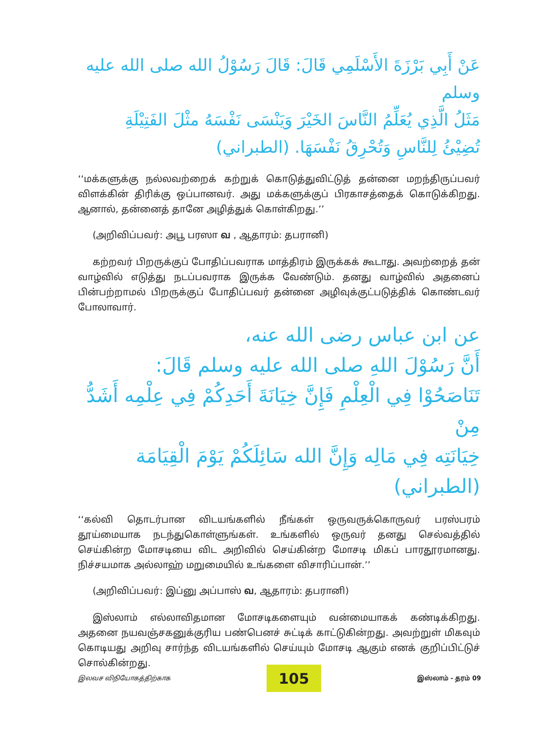عَنْ أَبِي بَرْزَةَ الأَسْلَمِي قَالَ: قَالَ رَسُوْلُ الله صلى الله عليه وسلم
مَثَلُ الَّذِي يُعَلِّمُ النَّاسَ الخَيْرَ وَيَنْسَى نَفْسَهُ مثْلَ الفَتِيْلَةِ
تُضِيْئُ لِلنَّاسِ وَتُحْرِقُ نَفْسَهَا. (الطبراني)
‘‘மக்களுக்கு நல்லவற்றைக் கற்றுக் கொடுத்துவிட்டுத் தன்னை மறந்திருப்பவர் விளக்கின் திரிக்கு ஒப்பானவர். அது மக்களுக்குப் பிரகாசத்தைக் கொடுக்கிறது. ஆனால், தன்னைத் தானே அழித்துக் கொள்கிறது.’’
(அறிவிப்பவர்: அபூ பரஸா வ , ஆதாரம்: தபரானி)
கற்றவர் பிறருக்குப் போதிப்பவராக மாத்திரம் இருக்கக் கூடாது. அவற்றைத் தன் வாழ்வில் எடுத்து நடப்பவராக இருக்க வேண்டும். தனது வாழ்வில் அதனைப் பின்பற்றாமல் பிறருக்குப் போதிப்பவர் தன்னை அழிவுக்குட்படுத்திக் கொண்டவர் போலாவார்.
عن ابن عباس رضى الله عنه،
أَنَّ رَسُوْلَ اللهِ صلى الله عليه وسلم قَالَ:
تَنَاصَحُوْا فِي الْعِلْمِ فَإِنَّ خِيَانَةَ أَحَدِكُمْ فِي عِلْمِه أَشَدُّ مِنْ
خِيَانَتِه فِي مَالِه وَإِنَّ الله سَائِلَكُمْ يَوْمَ الْقِيَامَة (الطبراني)
‘‘கல்வி தொடர்பான விடயங்களில் நீங்கள் ஒருவருக்கொருவர் பரஸ்பரம் தூய்மையாக நடந்துகொள்ளுங்கள். உங்களில் ஒருவர் தனது செல்வத்தில் செய்கின்ற மோசடியை விட அறிவில் செய்கின்ற மோசடி மிகப் பாரதூரமானது. நிச்சயமாக அல்லாஹ் மறுமையில் உங்களை விசாரிப்பான்.’’
(அறிவிப்பவர்: இப்னு அப்பாஸ் வ, ஆதாரம்: தபரானி)
இஸ்லாம் எல்லாவிதமான மோசடிகளையும் வன்மையாகக் கண்டிக்கிறது. அதனை நயவஞ்சகனுக்குரிய பண்பெனச் சுட்டிக் காட்டுகின்றது. அவற்றுள் மிகவும் கொடியது அறிவு சார்ந்த விடயங்களில் செய்யும் மோசடி ஆகும் எனக் குறிப்பிட்டுச் சொல்கின்றது.
இலவச விநியோகத்திற்காக
105
இஸ்லாம் - தரம் 09